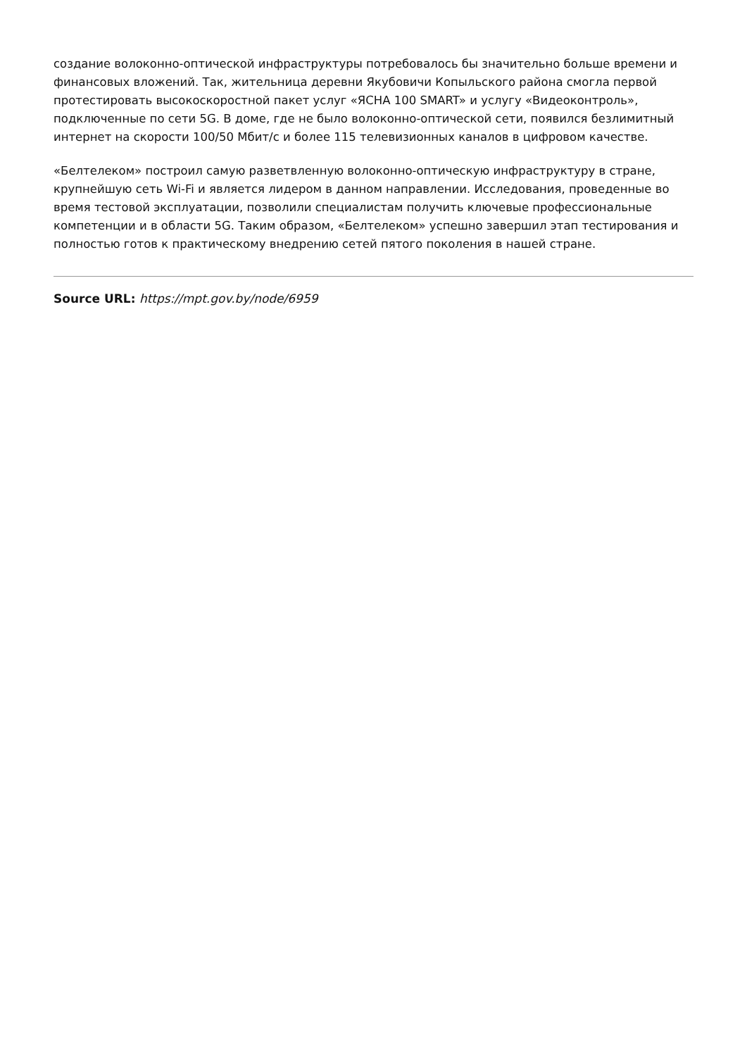создание волоконно-оптической инфраструктуры потребовалось бы значительно больше времени и финансовых вложений. Так, жительница деревни Якубовичи Копыльского района смогла первой протестировать высокоскоростной пакет услуг «ЯСНА 100 SMART» и услугу «Видеоконтроль», подключенные по сети 5G. В доме, где не было волоконно-оптической сети, появился безлимитный интернет на скорости 100/50 Мбит/с и более 115 телевизионных каналов в цифровом качестве.
«Белтелеком» построил самую разветвленную волоконно-оптическую инфраструктуру в стране, крупнейшую сеть Wi-Fi и является лидером в данном направлении. Исследования, проведенные во время тестовой эксплуатации, позволили специалистам получить ключевые профессиональные компетенции и в области 5G. Таким образом, «Белтелеком» успешно завершил этап тестирования и полностью готов к практическому внедрению сетей пятого поколения в нашей стране.
Source URL: https://mpt.gov.by/node/6959